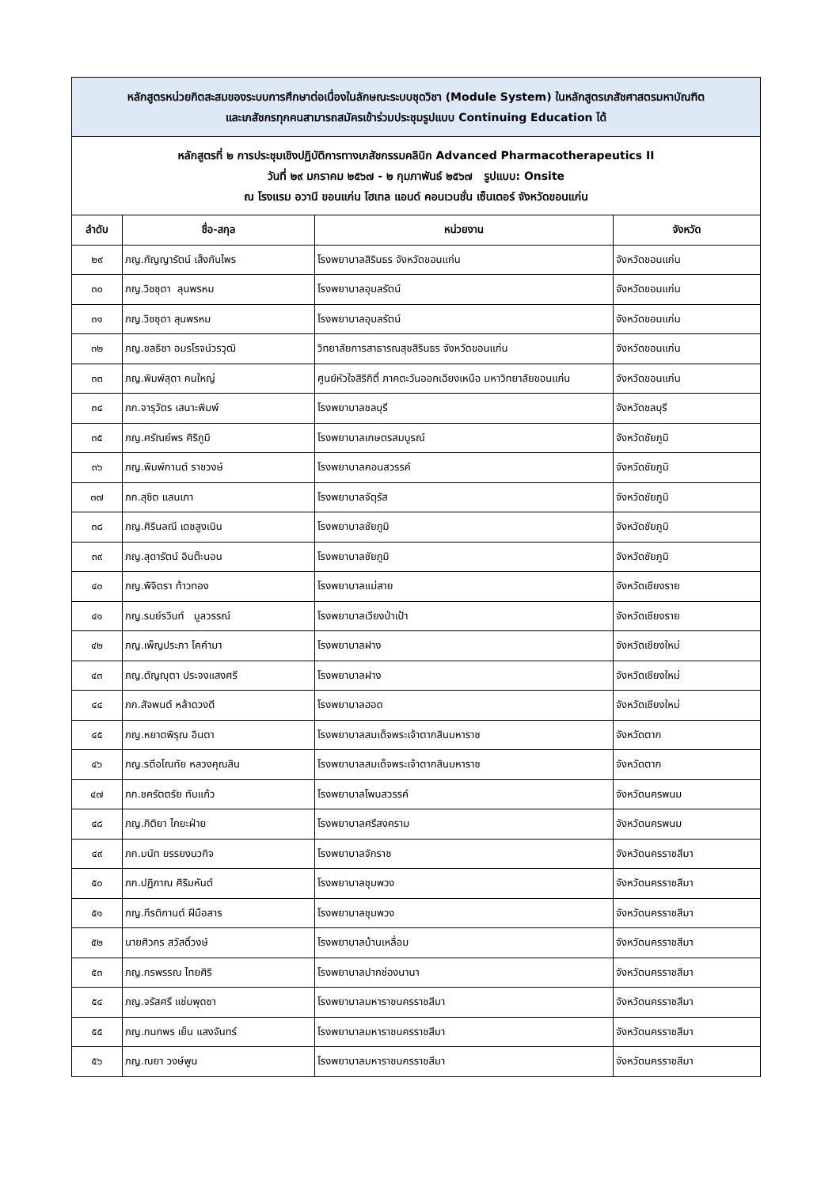| หลักสูตรหน่วยกิตสะสมของระบบการศึกษาต่อเนื่องในลักษณะระบบชุดวิชา (Module System) ในหลักสูตรเภสัชศาสตรมหาบัณฑิต และเภสัชกรทุกคนสามารถสมัครเข้าร่วมประชุมรูปแบบ Continuing Education ได้ | | | |
| หลักสูตรที่ ๒ การประชุมเชิงปฏิบัติการทางเภสัชกรรมคลินิก Advanced Pharmacotherapeutics II วันที่ ๒๙ มกราคม ๒๕๖๗ - ๒ กุมภาพันธ์ ๒๕๖๗ รูปแบบ: Onsite ณ โรงแรม อวานี ขอนแก่น โฮเทล แอนด์ คอนเวนชั่น เซ็นเตอร์ จังหวัดขอนแก่น | | | |
| ลำดับ | ชื่อ-สกุล | หน่วยงาน | จังหวัด |
| ๒๙ | ภญ.กัญญารัตน์ เส็งกันไพร | โรงพยาบาลสิรินธร จังหวัดขอนแก่น | จังหวัดขอนแก่น |
| ๓๐ | ภญ.วิชชุดา ลุนพรหม | โรงพยาบาลอุบลรัตน์ | จังหวัดขอนแก่น |
| ๓๑ | ภญ.วิชชุดา ลุนพรหม | โรงพยาบาลอุบลรัตน์ | จังหวัดขอนแก่น |
| ๓๒ | ภญ.ชลธิชา อมรโรจน์วรวุฒิ | วิทยาลัยการสาธารณสุขสิรินธร จังหวัดขอนแก่น | จังหวัดขอนแก่น |
| ๓๓ | ภญ.พิมพ์สุดา คนใหญ่ | ศูนย์หัวใจสิริกิติ์ ภาคตะวันออกเฉียงเหนือ มหาวิทยาลัยขอนแก่น | จังหวัดขอนแก่น |
| ๓๔ | ภก.จารุวัตร เสนาะพิมพ์ | โรงพยาบาลชลบุรี | จังหวัดชลบุรี |
| ๓๕ | ภญ.ศรัณย์พร ศิริภูมิ | โรงพยาบาลเกษตรสมบูรณ์ | จังหวัดชัยภูมิ |
| ๓๖ | ภญ.พิมพ์กานต์ ราชวงษ์ | โรงพยาบาลคอนสวรรค์ | จังหวัดชัยภูมิ |
| ๓๗ | ภก.สุชิต แสนเภา | โรงพยาบาลจัตุรัส | จังหวัดชัยภูมิ |
| ๓๘ | ภญ.ศิรินลณี เดชสูงเนิน | โรงพยาบาลชัยภูมิ | จังหวัดชัยภูมิ |
| ๓๙ | ภญ.สุดารัตน์ อินต๊ะนอน | โรงพยาบาลชัยภูมิ | จังหวัดชัยภูมิ |
| ๔๐ | ภญ.พิจิตรา ท้าวทอง | โรงพยาบาลแม่สาย | จังหวัดเชียงราย |
| ๔๑ | ภญ.รมย์รวินท์ มูลวรรณ์ | โรงพยาบาลเวียงป่าเป้า | จังหวัดเชียงราย |
| ๔๒ | ภญ.เพ็ญประภา โคคำมา | โรงพยาบาลฝาง | จังหวัดเชียงใหม่ |
| ๔๓ | ภญ.ตัญญุตา ประจงแสงศรี | โรงพยาบาลฝาง | จังหวัดเชียงใหม่ |
| ๔๔ | ภก.สัจพนต์ หล้าดวงดี | โรงพยาบาลฮอด | จังหวัดเชียงใหม่ |
| ๔๕ | ภญ.หยาดพิรุณ อินตา | โรงพยาบาลสมเด็จพระเจ้าตากสินมหาราช | จังหวัดตาก |
| ๔๖ | ภญ.รตีอโณทัย หลวงคุณสิน | โรงพยาบาลสมเด็จพระเจ้าตากสินมหาราช | จังหวัดตาก |
| ๔๗ | ภก.ชครัตตรัย ทับแก้ว | โรงพยาบาลโพนสวรรค์ | จังหวัดนครพนม |
| ๔๘ | ภญ.กิติยา ไกยะฝ่าย | โรงพยาบาลศรีสงคราม | จังหวัดนครพนม |
| ๔๙ | ภก.มนัท ยรรยงนวกิจ | โรงพยาบาลจักราช | จังหวัดนครราชสีมา |
| ๕๐ | ภก.ปฏิภาณ ศิริมหันต์ | โรงพยาบาลชุมพวง | จังหวัดนครราชสีมา |
| ๕๑ | ภญ.กีรติกานต์ ฝีมือสาร | โรงพยาบาลชุมพวง | จังหวัดนครราชสีมา |
| ๕๒ | นายศิวกร สวัสดิ์วงษ์ | โรงพยาบาลบ้านเหลื่อม | จังหวัดนครราชสีมา |
| ๕๓ | ภญ.กรพรรณ ไทยศิริ | โรงพยาบาลปากช่องนานา | จังหวัดนครราชสีมา |
| ๕๔ | ภญ.จรัสศรี แช่มพุดซา | โรงพยาบาลมหาราชนครราชสีมา | จังหวัดนครราชสีมา |
| ๕๕ | ภญ.กนกพร เย็น แสงจันทร์ | โรงพยาบาลมหาราชนครราชสีมา | จังหวัดนครราชสีมา |
| ๕๖ | ภญ.ณยา วงษ์พูน | โรงพยาบาลมหาราชนครราชสีมา | จังหวัดนครราชสีมา |